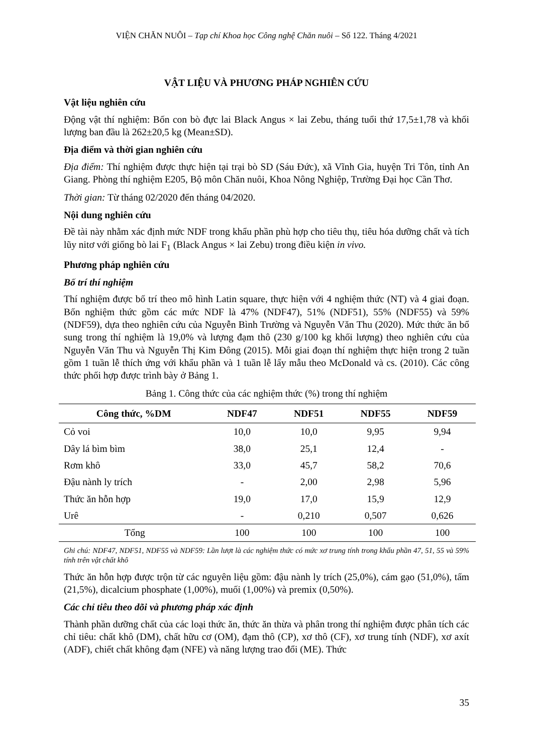VIỆN CHĂN NUÔI – Tạp chí Khoa học Công nghệ Chăn nuôi – Số 122. Tháng 4/2021
VẬT LIỆU VÀ PHƯƠNG PHÁP NGHIÊN CỨU
Vật liệu nghiên cứu
Động vật thí nghiệm: Bốn con bò đực lai Black Angus × lai Zebu, tháng tuổi thứ 17,5±1,78 và khối lượng ban đầu là 262±20,5 kg (Mean±SD).
Địa điểm và thời gian nghiên cứu
Địa điểm: Thí nghiệm được thực hiện tại trại bò SD (Sáu Đức), xã Vĩnh Gia, huyện Tri Tôn, tỉnh An Giang. Phòng thí nghiệm E205, Bộ môn Chăn nuôi, Khoa Nông Nghiệp, Trường Đại học Cần Thơ.
Thời gian: Từ tháng 02/2020 đến tháng 04/2020.
Nội dung nghiên cứu
Đề tài này nhằm xác định mức NDF trong khẩu phần phù hợp cho tiêu thụ, tiêu hóa dưỡng chất và tích lũy nitơ với giống bò lai F<sub>1</sub> (Black Angus × lai Zebu) trong điều kiện in vivo.
Phương pháp nghiên cứu
Bố trí thí nghiệm
Thí nghiệm được bố trí theo mô hình Latin square, thực hiện với 4 nghiệm thức (NT) và 4 giai đoạn. Bốn nghiệm thức gồm các mức NDF là 47% (NDF47), 51% (NDF51), 55% (NDF55) và 59% (NDF59), dựa theo nghiên cứu của Nguyễn Bình Trường và Nguyễn Văn Thu (2020). Mức thức ăn bổ sung trong thí nghiệm là 19,0% và lượng đạm thô (230 g/100 kg khối lượng) theo nghiên cứu của Nguyễn Văn Thu và Nguyễn Thị Kim Đông (2015). Mỗi giai đoạn thí nghiệm thực hiện trong 2 tuần gồm 1 tuần lễ thích ứng với khẩu phần và 1 tuần lễ lấy mẫu theo McDonald và cs. (2010). Các công thức phối hợp được trình bày ở Bảng 1.
Bảng 1. Công thức của các nghiệm thức (%) trong thí nghiệm
| Công thức, %DM | NDF47 | NDF51 | NDF55 | NDF59 |
| --- | --- | --- | --- | --- |
| Cỏ voi | 10,0 | 10,0 | 9,95 | 9,94 |
| Dây lá bìm bìm | 38,0 | 25,1 | 12,4 | - |
| Rơm khô | 33,0 | 45,7 | 58,2 | 70,6 |
| Đậu nành ly trích | - | 2,00 | 2,98 | 5,96 |
| Thức ăn hỗn hợp | 19,0 | 17,0 | 15,9 | 12,9 |
| Urê | - | 0,210 | 0,507 | 0,626 |
| Tổng | 100 | 100 | 100 | 100 |
Ghi chú: NDF47, NDF51, NDF55 và NDF59: Lần lượt là các nghiệm thức có mức xơ trung tính trong khẩu phần 47, 51, 55 và 59% tính trên vật chất khô
Thức ăn hỗn hợp được trộn từ các nguyên liệu gồm: đậu nành ly trích (25,0%), cám gạo (51,0%), tấm (21,5%), dicalcium phosphate (1,00%), muối (1,00%) và premix (0,50%).
Các chỉ tiêu theo dõi và phương pháp xác định
Thành phần dưỡng chất của các loại thức ăn, thức ăn thừa và phân trong thí nghiệm được phân tích các chỉ tiêu: chất khô (DM), chất hữu cơ (OM), đạm thô (CP), xơ thô (CF), xơ trung tính (NDF), xơ axít (ADF), chiết chất không đạm (NFE) và năng lượng trao đổi (ME). Thức
35